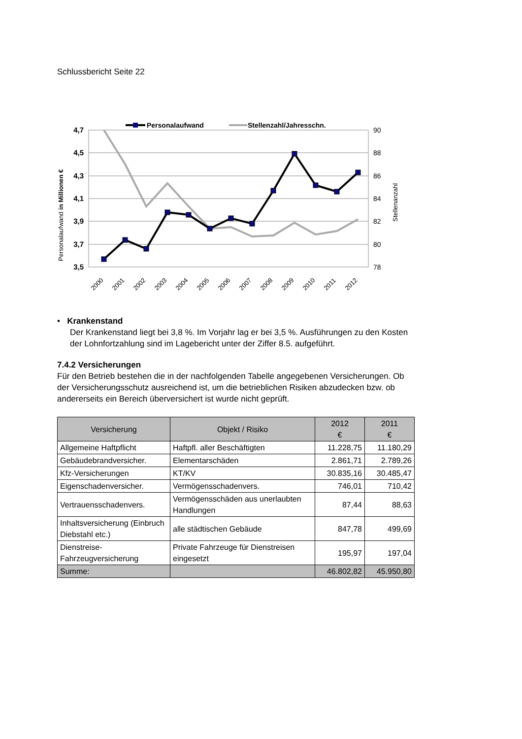Schlussbericht Seite 22
4,7
4,5
4,3
4,1
3,9
3,7
3,5
90
88
86
84
82
80
78
Personalaufwand in Millionen €
Stellenanzahl
2000
2001
2002
2003
2004
2005
2006
2007
2008
2009
2010
2011
2012
Personalaufwand
Stellenzahl/Jahresschn.
• Krankenstand
Der Krankenstand liegt bei 3,8 %. Im Vorjahr lag er bei 3,5 %. Ausführungen zu den Kosten der Lohnfortzahlung sind im Lagebericht unter der Ziffer 8.5. aufgeführt.
7.4.2 Versicherungen
Für den Betrieb bestehen die in der nachfolgenden Tabelle angegebenen Versicherungen. Ob der Versicherungsschutz ausreichend ist, um die betrieblichen Risiken abzudecken bzw. ob andererseits ein Bereich überversichert ist wurde nicht geprüft.
| Versicherung | Objekt / Risiko | 2012 € | 2011 € |
| --- | --- | --- | --- |
| Allgemeine Haftpflicht | Haftpfl. aller Beschäftigten | 11.228,75 | 11.180,29 |
| Gebäudebrandversicher. | Elementarschäden | 2.861,71 | 2.789,26 |
| Kfz-Versicherungen | KT/KV | 30.835,16 | 30.485,47 |
| Eigenschadenversicher. | Vermögensschadenvers. | 746,01 | 710,42 |
| Vertrauensschadenvers. | Vermögensschäden aus unerlaubten Handlungen | 87,44 | 88,63 |
| Inhaltsversicherung (Einbruch Diebstahl etc.) | alle städtischen Gebäude | 847,78 | 499,69 |
| Dienstreise-Fahrzeugversicherung | Private Fahrzeuge für Dienstreisen eingesetzt | 195,97 | 197,04 |
| Summe: | | 46.802,82 | 45.950,80 |